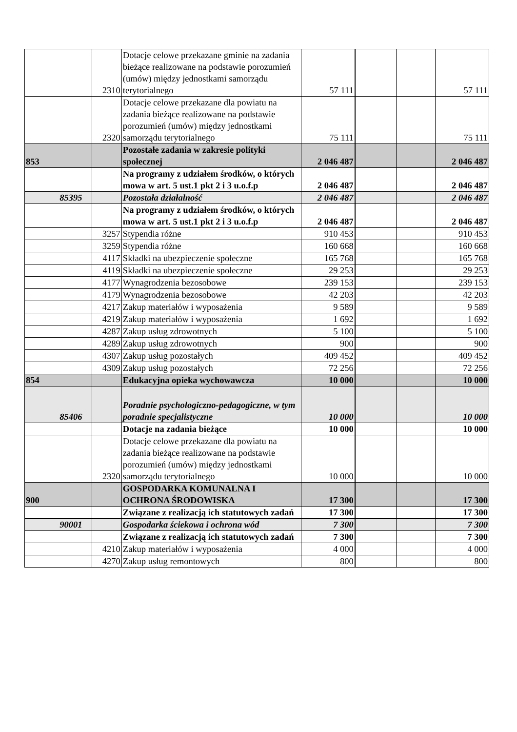| | | 2310 | Dotacje celowe przekazane gminie na zadania bieżące realizowane na podstawie porozumień (umów) między jednostkami samorządu terytorialnego | 57 111 | | | 57 111 |
| | | 2320 | Dotacje celowe przekazane dla powiatu na zadania bieżące realizowane na podstawie porozumień (umów) między jednostkami samorządu terytorialnego | 75 111 | | | 75 111 |
| 853 | | | Pozostałe zadania w zakresie polityki społecznej | 2 046 487 | | | 2 046 487 |
| | | | Na programy z udziałem środków, o których mowa w art. 5 ust.1 pkt 2 i 3 u.o.f.p | 2 046 487 | | | 2 046 487 |
| | 85395 | | Pozostała działalność | 2 046 487 | | | 2 046 487 |
| | | | Na programy z udziałem środków, o których mowa w art. 5 ust.1 pkt 2 i 3 u.o.f.p | 2 046 487 | | | 2 046 487 |
| | | 3257 | Stypendia różne | 910 453 | | | 910 453 |
| | | 3259 | Stypendia różne | 160 668 | | | 160 668 |
| | | 4117 | Składki na ubezpieczenie społeczne | 165 768 | | | 165 768 |
| | | 4119 | Składki na ubezpieczenie społeczne | 29 253 | | | 29 253 |
| | | 4177 | Wynagrodzenia bezosobowe | 239 153 | | | 239 153 |
| | | 4179 | Wynagrodzenia bezosobowe | 42 203 | | | 42 203 |
| | | 4217 | Zakup materiałów i wyposażenia | 9 589 | | | 9 589 |
| | | 4219 | Zakup materiałów i wyposażenia | 1 692 | | | 1 692 |
| | | 4287 | Zakup usług zdrowotnych | 5 100 | | | 5 100 |
| | | 4289 | Zakup usług zdrowotnych | 900 | | | 900 |
| | | 4307 | Zakup usług pozostałych | 409 452 | | | 409 452 |
| | | 4309 | Zakup usług pozostałych | 72 256 | | | 72 256 |
| 854 | | | Edukacyjna opieka wychowawcza | 10 000 | | | 10 000 |
| | 85406 | | Poradnie psychologiczno-pedagogiczne, w tym poradnie specjalistyczne | 10 000 | | | 10 000 |
| | | | Dotacje na zadania bieżące | 10 000 | | | 10 000 |
| | | 2320 | Dotacje celowe przekazane dla powiatu na zadania bieżące realizowane na podstawie porozumień (umów) między jednostkami samorządu terytorialnego | 10 000 | | | 10 000 |
| 900 | | | GOSPODARKA KOMUNALNA I OCHRONA ŚRODOWISKA | 17 300 | | | 17 300 |
| | | | Związane z realizacją ich statutowych zadań | 17 300 | | | 17 300 |
| | 90001 | | Gospodarka ściekowa i ochrona wód | 7 300 | | | 7 300 |
| | | | Związane z realizacją ich statutowych zadań | 7 300 | | | 7 300 |
| | | 4210 | Zakup materiałów i wyposażenia | 4 000 | | | 4 000 |
| | | 4270 | Zakup usług remontowych | 800 | | | 800 |